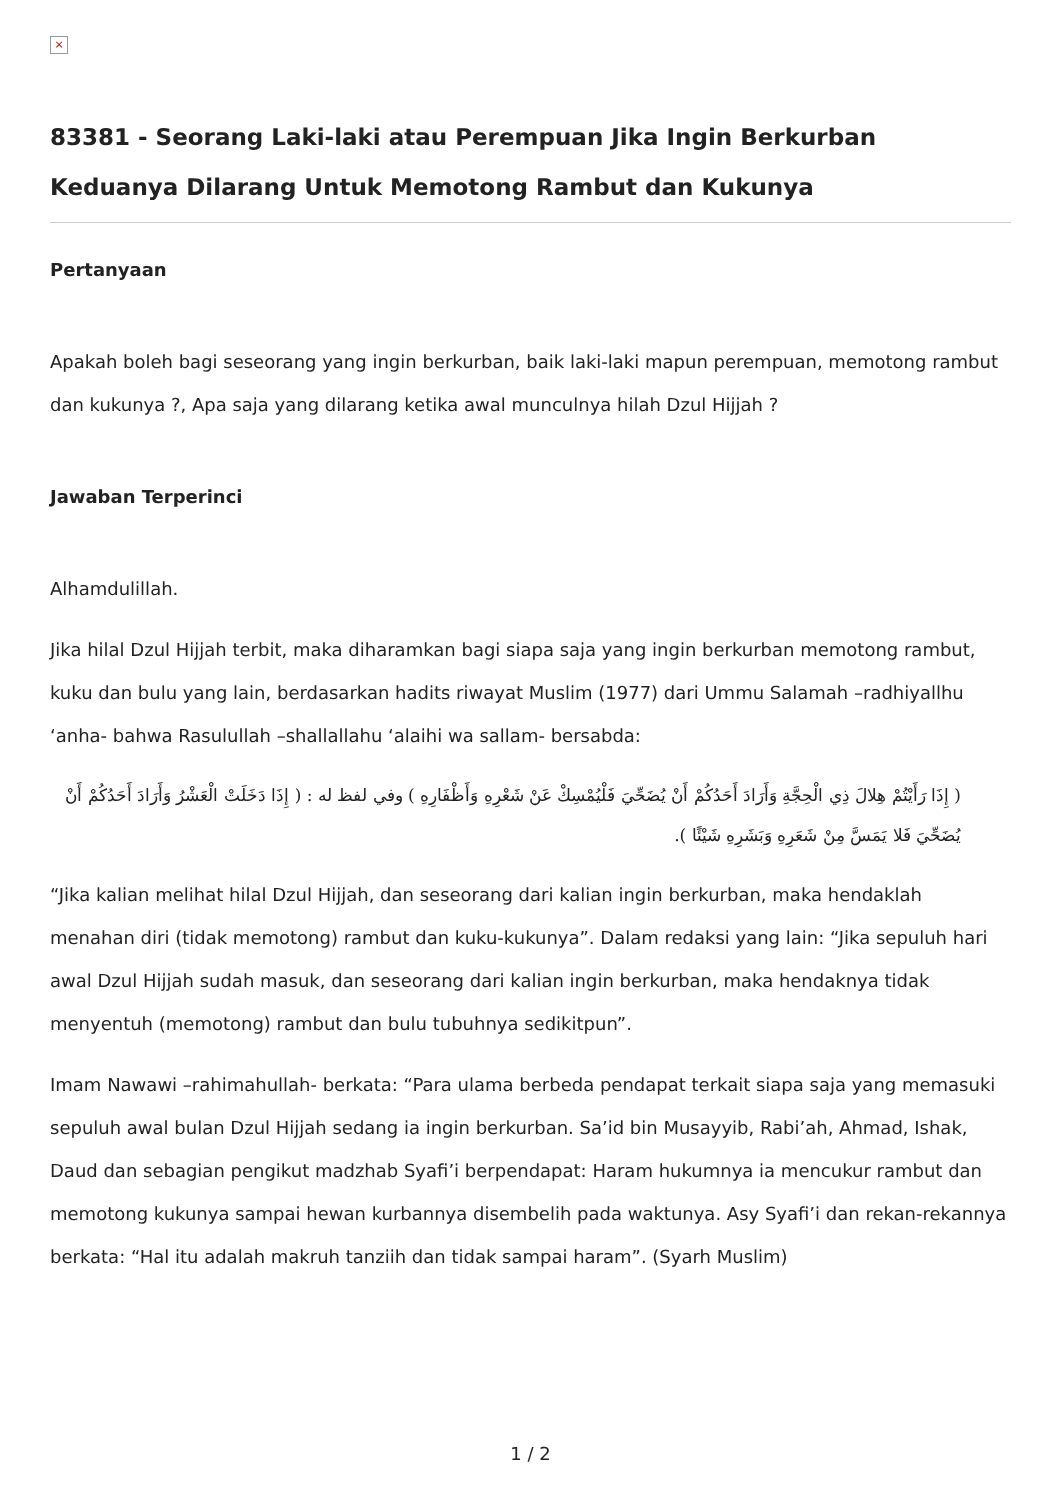×
83381 - Seorang Laki-laki atau Perempuan Jika Ingin Berkurban Keduanya Dilarang Untuk Memotong Rambut dan Kukunya
Pertanyaan
Apakah boleh bagi seseorang yang ingin berkurban, baik laki-laki mapun perempuan, memotong rambut dan kukunya ?, Apa saja yang dilarang ketika awal munculnya hilah Dzul Hijjah ?
Jawaban Terperinci
Alhamdulillah.
Jika hilal Dzul Hijjah terbit, maka diharamkan bagi siapa saja yang ingin berkurban memotong rambut, kuku dan bulu yang lain, berdasarkan hadits riwayat Muslim (1977) dari Ummu Salamah –radhiyallhu ‘anha- bahwa Rasulullah –shallallahu ‘alaihi wa sallam- bersabda:
( إِذَا رَأَيْتُمْ هِلالَ ذِي الْحِجَّةِ وَأَرَادَ أَحَدُكُمْ أَنْ يُضَحِّيَ فَلْيُمْسِكْ عَنْ شَعْرِهِ وَأَظْفَارِهِ ) وفي لفظ له : ( إِذَا دَخَلَتْ الْعَشْرُ وَأَرَادَ أَحَدُكُمْ أَنْ يُضَحِّيَ فَلا يَمَسَّ مِنْ شَعَرِهِ وَبَشَرِهِ شَيْئًا ).
“Jika kalian melihat hilal Dzul Hijjah, dan seseorang dari kalian ingin berkurban, maka hendaklah menahan diri (tidak memotong) rambut dan kuku-kukunya”. Dalam redaksi yang lain: “Jika sepuluh hari awal Dzul Hijjah sudah masuk, dan seseorang dari kalian ingin berkurban, maka hendaknya tidak menyentuh (memotong) rambut dan bulu tubuhnya sedikitpun”.
Imam Nawawi –rahimahullah- berkata: “Para ulama berbeda pendapat terkait siapa saja yang memasuki sepuluh awal bulan Dzul Hijjah sedang ia ingin berkurban. Sa’id bin Musayyib, Rabi’ah, Ahmad, Ishak, Daud dan sebagian pengikut madzhab Syafi’i berpendapat: Haram hukumnya ia mencukur rambut dan memotong kukunya sampai hewan kurbannya disembelih pada waktunya. Asy Syafi’i dan rekan-rekannya berkata: “Hal itu adalah makruh tanziih dan tidak sampai haram”. (Syarh Muslim)
1 / 2